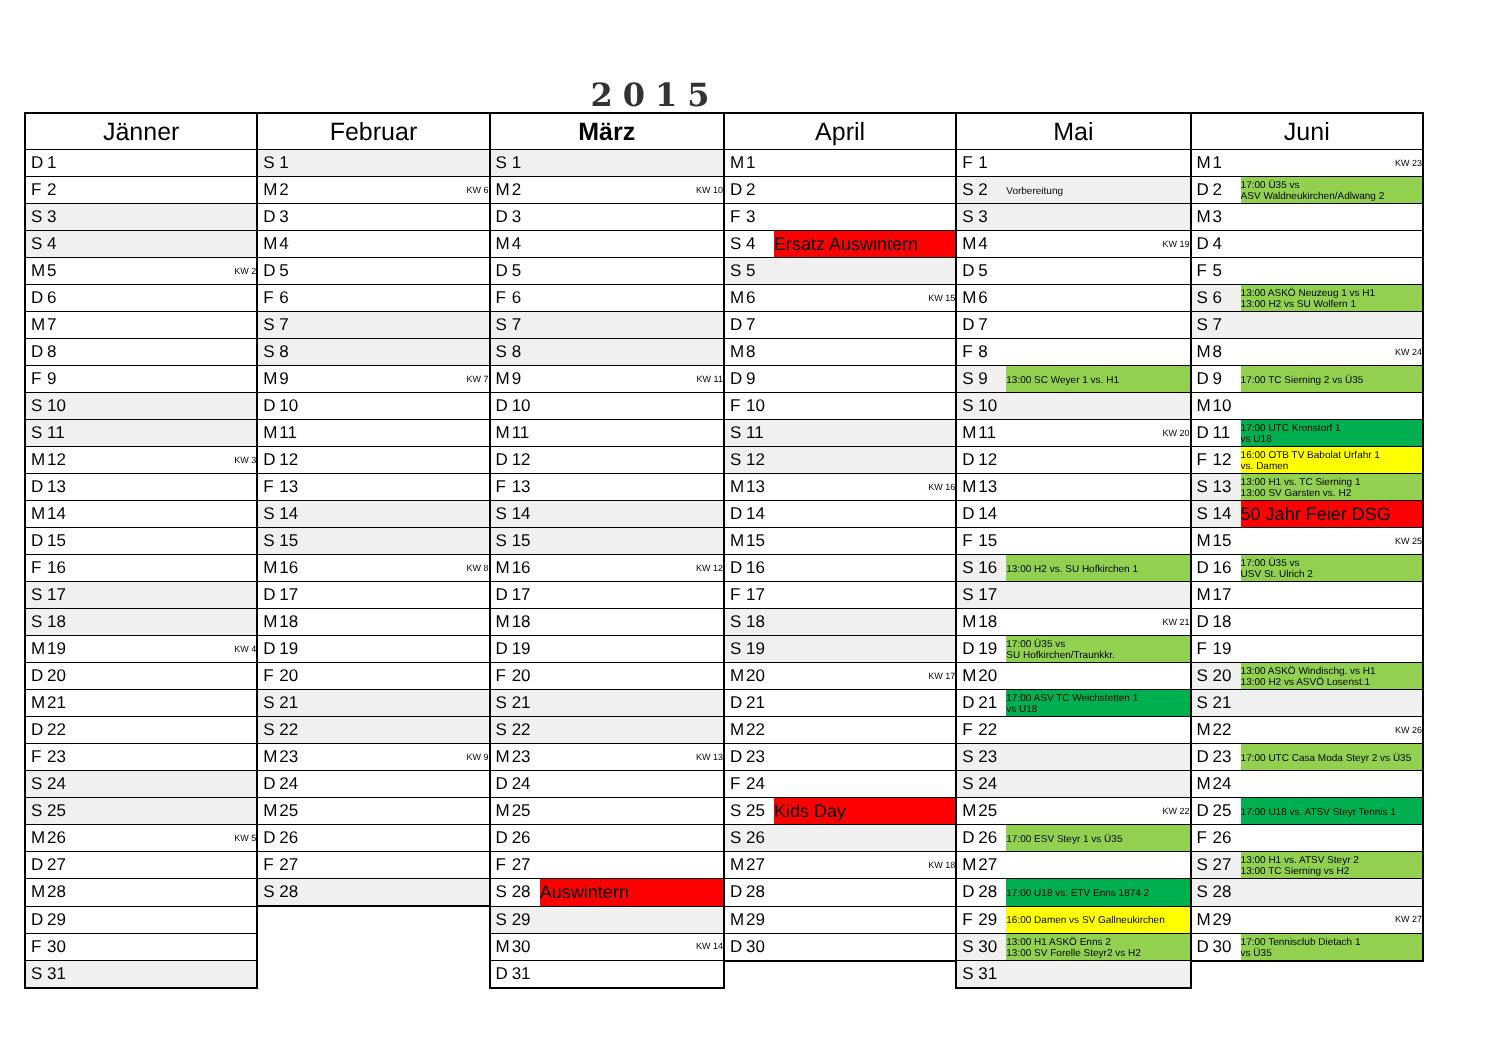2015
| Jänner | | | Februar | | | März | | | April | | | Mai | | | Juni | | |
| --- | --- | --- | --- | --- | --- | --- | --- | --- | --- | --- | --- | --- | --- | --- | --- | --- | --- |
| D | 1 | | S | 1 | | S | 1 | | M | 1 | | F | 1 | | M | 1 | KW 23 |
| F | 2 | | M | 2 | KW 6 | M | 2 | KW 10 | D | 2 | | S | 2 | Vorbereitung | D | 2 | 17:00 Ü35 vs ASV Waldneukirchen/Adlwang 2 |
| S | 3 | | D | 3 | | D | 3 | | F | 3 | | S | 3 | | M | 3 | |
| S | 4 | | M | 4 | | M | 4 | | S | 4 | Ersatz Auswintern | M | 4 | KW 19 | D | 4 | |
| M | 5 | KW 2 | D | 5 | | D | 5 | | S | 5 | | D | 5 | | F | 5 | |
| D | 6 | | F | 6 | | F | 6 | | M | 6 | KW 15 | M | 6 | | S | 6 | 13:00 ASKÖ Neuzeug 1 vs H1 13:00 H2 vs SU Wolfern 1 |
| M | 7 | | S | 7 | | S | 7 | | D | 7 | | D | 7 | | S | 7 | |
| D | 8 | | S | 8 | | S | 8 | | M | 8 | | F | 8 | | M | 8 | KW 24 |
| F | 9 | | M | 9 | KW 7 | M | 9 | KW 11 | D | 9 | | S | 9 | 13:00 SC Weyer 1 vs. H1 | D | 9 | 17:00 TC Sierning 2 vs Ü35 |
| S | 10 | | D | 10 | | D | 10 | | F | 10 | | S | 10 | | M | 10 | |
| S | 11 | | M | 11 | | M | 11 | | S | 11 | | M | 11 | KW 20 | D | 11 | 17:00 UTC Kronstorf 1 vs U18 |
| M | 12 | KW 3 | D | 12 | | D | 12 | | S | 12 | | D | 12 | | F | 12 | 16:00 OTB TV Babolat Urfahr 1 vs. Damen |
| D | 13 | | F | 13 | | F | 13 | | M | 13 | KW 16 | M | 13 | | S | 13 | 13:00 H1 vs. TC Sierning 1 13:00 SV Garsten vs. H2 |
| M | 14 | | S | 14 | | S | 14 | | D | 14 | | D | 14 | | S | 14 | 50 Jahr Feier DSG |
| D | 15 | | S | 15 | | S | 15 | | M | 15 | | F | 15 | | M | 15 | KW 25 |
| F | 16 | | M | 16 | KW 8 | M | 16 | KW 12 | D | 16 | | S | 16 | 13:00 H2 vs. SU Hofkirchen 1 | D | 16 | 17:00 Ü35 vs USV St. Ulrich 2 |
| S | 17 | | D | 17 | | D | 17 | | F | 17 | | S | 17 | | M | 17 | |
| S | 18 | | M | 18 | | M | 18 | | S | 18 | | M | 18 | KW 21 | D | 18 | |
| M | 19 | KW 4 | D | 19 | | D | 19 | | S | 19 | | D | 19 | 17:00 Ü35 vs SU Hofkirchen/Traunkkr. | F | 19 | |
| D | 20 | | F | 20 | | F | 20 | | M | 20 | KW 17 | M | 20 | | S | 20 | 13:00 ASKÖ Windischg. vs H1 13:00 H2 vs ASVÖ Losenst.1 |
| M | 21 | | S | 21 | | S | 21 | | D | 21 | | D | 21 | 17:00 ASV TC Weichstetten 1 vs U18 | S | 21 | |
| D | 22 | | S | 22 | | S | 22 | | M | 22 | | F | 22 | | M | 22 | KW 26 |
| F | 23 | | M | 23 | KW 9 | M | 23 | KW 13 | D | 23 | | S | 23 | | D | 23 | 17:00 UTC Casa Moda Steyr 2 vs Ü35 |
| S | 24 | | D | 24 | | D | 24 | | F | 24 | | S | 24 | | M | 24 | |
| S | 25 | | M | 25 | | M | 25 | | S | 25 | Kids Day | M | 25 | KW 22 | D | 25 | 17:00 U18 vs. ATSV Steyr Tennis 1 |
| M | 26 | KW 5 | D | 26 | | D | 26 | | S | 26 | | D | 26 | 17:00 ESV Steyr 1 vs Ü35 | F | 26 | |
| D | 27 | | F | 27 | | F | 27 | | M | 27 | KW 18 | M | 27 | | S | 27 | 13:00 H1 vs. ATSV Steyr 2 13:00 TC Sierning vs H2 |
| M | 28 | | S | 28 | | S | 28 | Auswintern | D | 28 | | D | 28 | 17:00 U18 vs. ETV Enns 1874 2 | S | 28 | |
| D | 29 | | | | | S | 29 | | M | 29 | | F | 29 | 16:00 Damen vs SV Gallneukirchen | M | 29 | KW 27 |
| F | 30 | | | | | M | 30 | KW 14 | D | 30 | | S | 30 | 13:00 H1 ASKÖ Enns 2 13:00 SV Forelle Steyr2 vs H2 | D | 30 | 17:00 Tennisclub Dietach 1 vs Ü35 |
| S | 31 | | | | | D | 31 | | | | | S | 31 | | | | |